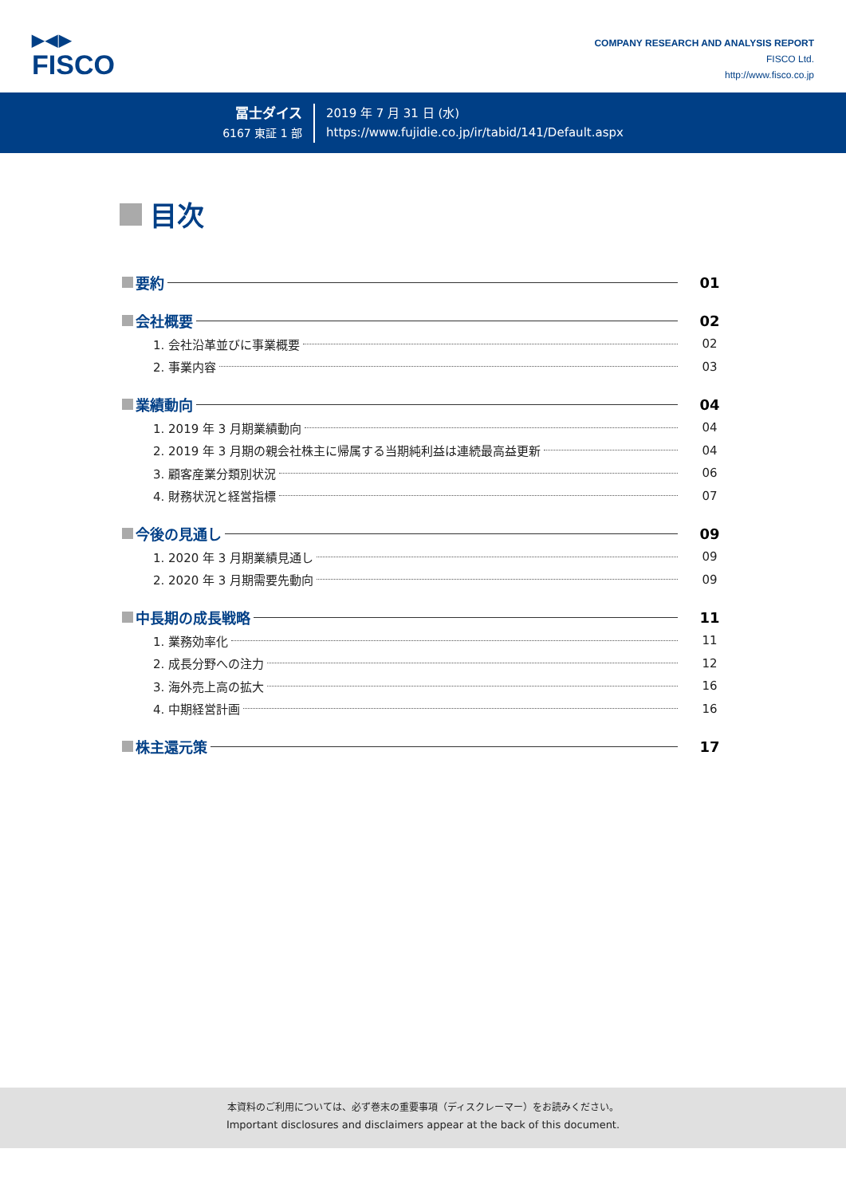▶◀▶
FISCO
COMPANY RESEARCH AND ANALYSIS REPORT
FISCO Ltd.
http://www.fisco.co.jp
冨士ダイス
6167 東証 1 部
2019 年 7 月 31 日 (水)
https://www.fujidie.co.jp/ir/tabid/141/Default.aspx
目次
要約 01
会社概要 02
1. 会社沿革並びに事業概要 02
2. 事業内容 03
業績動向 04
1. 2019 年 3 月期業績動向 04
2. 2019 年 3 月期の親会社株主に帰属する当期純利益は連続最高益更新 04
3. 顧客産業分類別状況 06
4. 財務状況と経営指標 07
今後の見通し 09
1. 2020 年 3 月期業績見通し 09
2. 2020 年 3 月期需要先動向 09
中長期の成長戦略 11
1. 業務効率化 11
2. 成長分野への注力 12
3. 海外売上高の拡大 16
4. 中期経営計画 16
株主還元策 17
本資料のご利用については、必ず巻末の重要事項（ディスクレーマー）をお読みください。
Important disclosures and disclaimers appear at the back of this document.